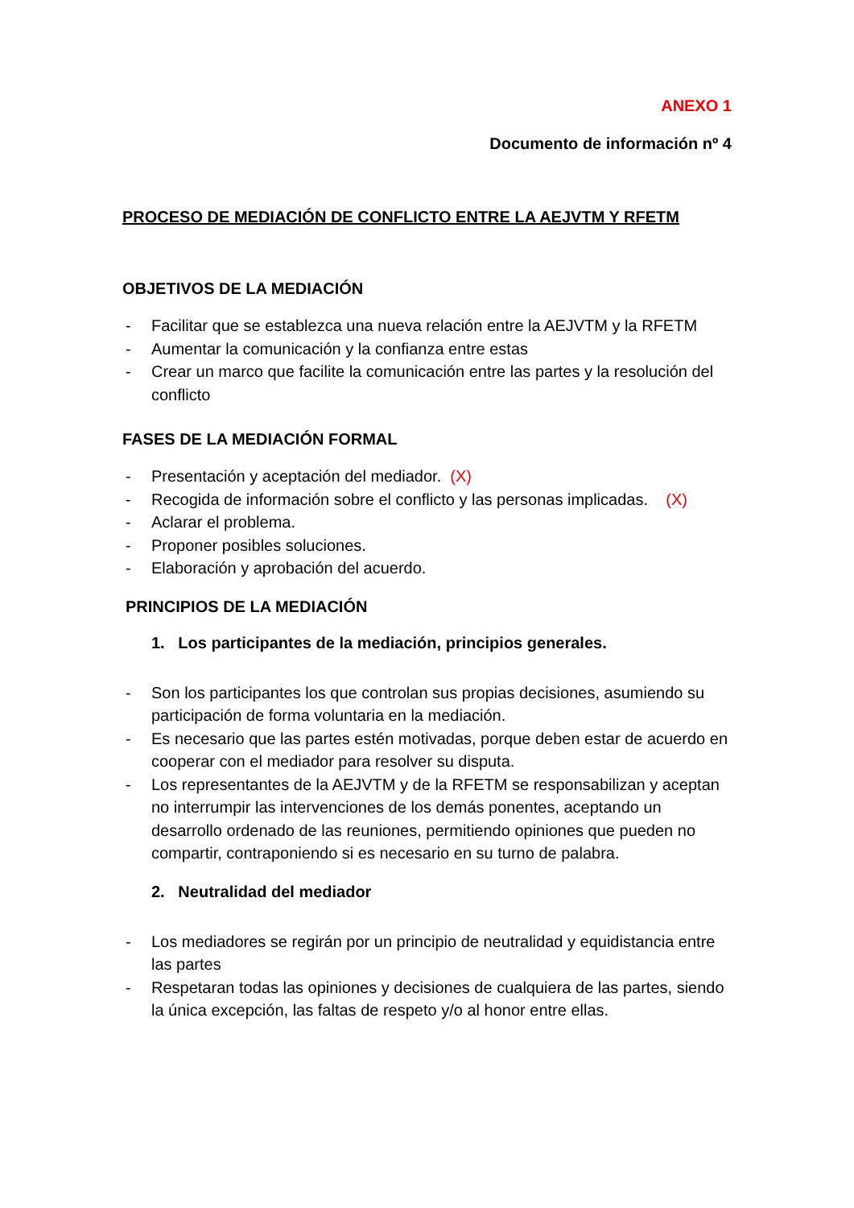ANEXO 1
Documento de información nº 4
PROCESO DE MEDIACIÓN DE CONFLICTO ENTRE LA AEJVTM Y RFETM
OBJETIVOS DE LA MEDIACIÓN
- Facilitar que se establezca una nueva relación entre la AEJVTM y la RFETM
- Aumentar la comunicación y la confianza entre estas
- Crear un marco que facilite la comunicación entre las partes y la resolución del conflicto
FASES DE LA MEDIACIÓN FORMAL
- Presentación y aceptación del mediador. (X)
- Recogida de información sobre el conflicto y las personas implicadas. (X)
- Aclarar el problema.
- Proponer posibles soluciones.
- Elaboración y aprobación del acuerdo.
PRINCIPIOS DE LA MEDIACIÓN
1. Los participantes de la mediación, principios generales.
- Son los participantes los que controlan sus propias decisiones, asumiendo su participación de forma voluntaria en la mediación.
- Es necesario que las partes estén motivadas, porque deben estar de acuerdo en cooperar con el mediador para resolver su disputa.
- Los representantes de la AEJVTM y de la RFETM se responsabilizan y aceptan no interrumpir las intervenciones de los demás ponentes, aceptando un desarrollo ordenado de las reuniones, permitiendo opiniones que pueden no compartir, contraponiendo si es necesario en su turno de palabra.
2. Neutralidad del mediador
- Los mediadores se regirán por un principio de neutralidad y equidistancia entre las partes
- Respetaran todas las opiniones y decisiones de cualquiera de las partes, siendo la única excepción, las faltas de respeto y/o al honor entre ellas.